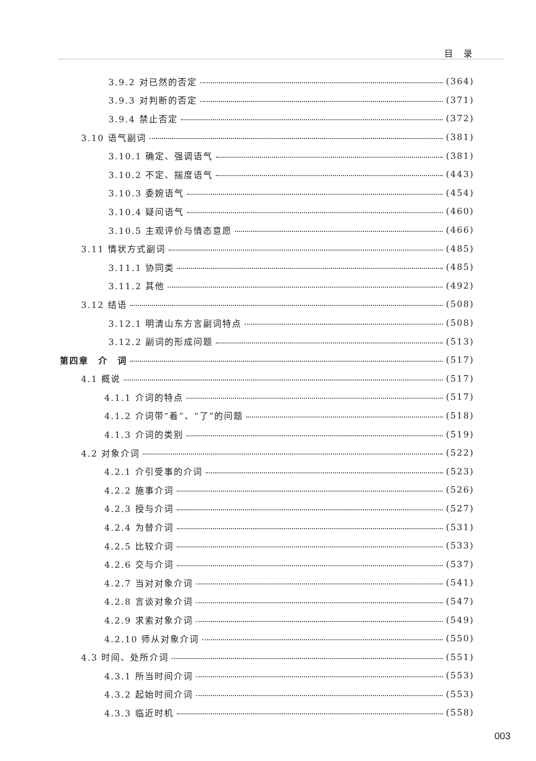目 录
3.9.2 对已然的否定 (364)
3.9.3 对判断的否定 (371)
3.9.4 禁止否定 (372)
3.10 语气副词 (381)
3.10.1 确定、强调语气 (381)
3.10.2 不定、揣度语气 (443)
3.10.3 委婉语气 (454)
3.10.4 疑问语气 (460)
3.10.5 主观评价与情态意愿 (466)
3.11 情状方式副词 (485)
3.11.1 协同类 (485)
3.11.2 其他 (492)
3.12 结语 (508)
3.12.1 明清山东方言副词特点 (508)
3.12.2 副词的形成问题 (513)
第四章　介　词 (517)
4.1 概说 (517)
4.1.1 介词的特点 (517)
4.1.2 介词带“着”、“了”的问题 (518)
4.1.3 介词的类别 (519)
4.2 对象介词 (522)
4.2.1 介引受事的介词 (523)
4.2.2 施事介词 (526)
4.2.3 授与介词 (527)
4.2.4 为替介词 (531)
4.2.5 比较介词 (533)
4.2.6 交与介词 (537)
4.2.7 当对对象介词 (541)
4.2.8 言谈对象介词 (547)
4.2.9 求索对象介词 (549)
4.2.10 师从对象介词 (550)
4.3 时间、处所介词 (551)
4.3.1 所当时间介词 (553)
4.3.2 起始时间介词 (553)
4.3.3 临近时机 (558)
003